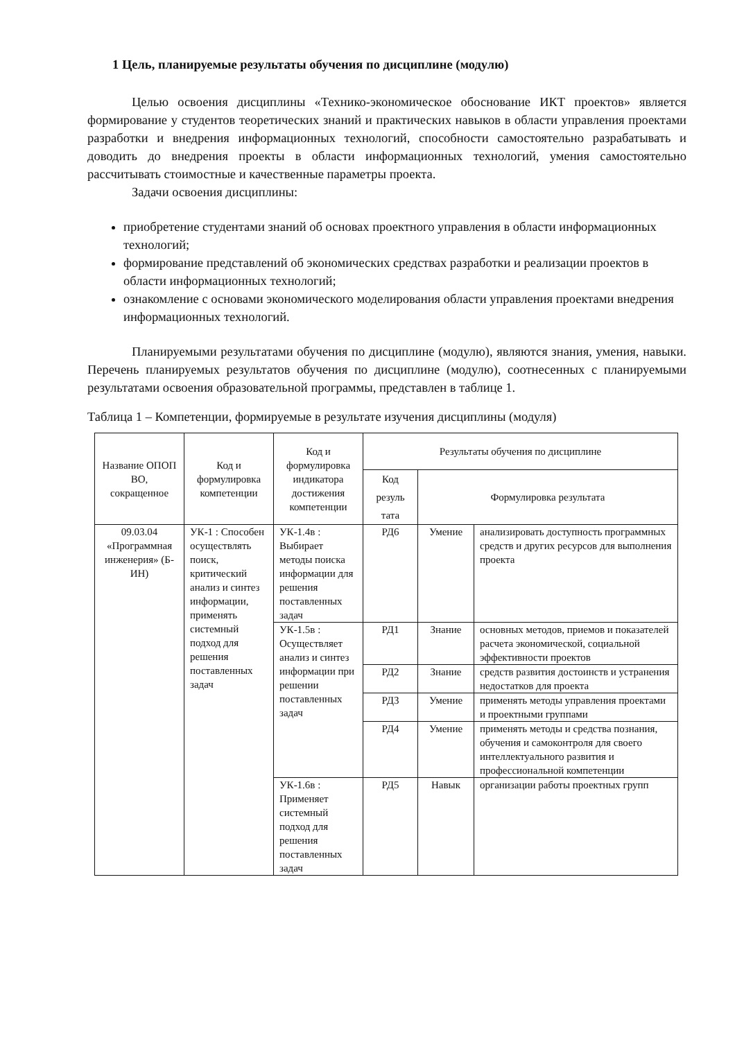1 Цель, планируемые результаты обучения по дисциплине (модулю)
Целью освоения дисциплины «Технико-экономическое обоснование ИКТ проектов» является формирование у студентов теоретических знаний и практических навыков в области управления проектами разработки и внедрения информационных технологий, способности самостоятельно разрабатывать и доводить до внедрения проекты в области информационных технологий, умения самостоятельно рассчитывать стоимостные и качественные параметры проекта.
Задачи освоения дисциплины:
приобретение студентами знаний об основах проектного управления в области информационных технологий;
формирование представлений об экономических средствах разработки и реализации проектов в области информационных технологий;
ознакомление с основами экономического моделирования области управления проектами внедрения информационных технологий.
Планируемыми результатами обучения по дисциплине (модулю), являются знания, умения, навыки. Перечень планируемых результатов обучения по дисциплине (модулю), соотнесенных с планируемыми результатами освоения образовательной программы, представлен в таблице 1.
Таблица 1 – Компетенции, формируемые в результате изучения дисциплины (модуля)
| Название ОПОП ВО, сокращенное | Код и формулировка компетенции | Код и формулировка индикатора достижения компетенции | Результаты обучения по дисциплине | | |
| --- | --- | --- | --- | --- | --- |
| | | | Код резуль тата | Формулировка результата | |
| 09.03.04 «Программная инженерия» (Б-ИН) | УК-1 : Способен осуществлять поиск, критический анализ и синтез информации, применять системный подход для решения поставленных задач | УК-1.4в : Выбирает методы поиска информации для решения поставленных задач | РД6 | Умение | анализировать доступность программных средств и других ресурсов для выполнения проекта |
| | | УК-1.5в : Осуществляет анализ и синтез информации при решении поставленных задач | РД1 | Знание | основных методов, приемов и показателей расчета экономической, социальной эффективности проектов |
| | | | РД2 | Знание | средств развития достоинств и устранения недостатков для проекта |
| | | | РД3 | Умение | применять методы управления проектами и проектными группами |
| | | | РД4 | Умение | применять методы и средства познания, обучения и самоконтроля для своего интеллектуального развития и профессиональной компетенции |
| | | УК-1.6в : Применяет системный подход для решения поставленных задач | РД5 | Навык | организации работы проектных групп |